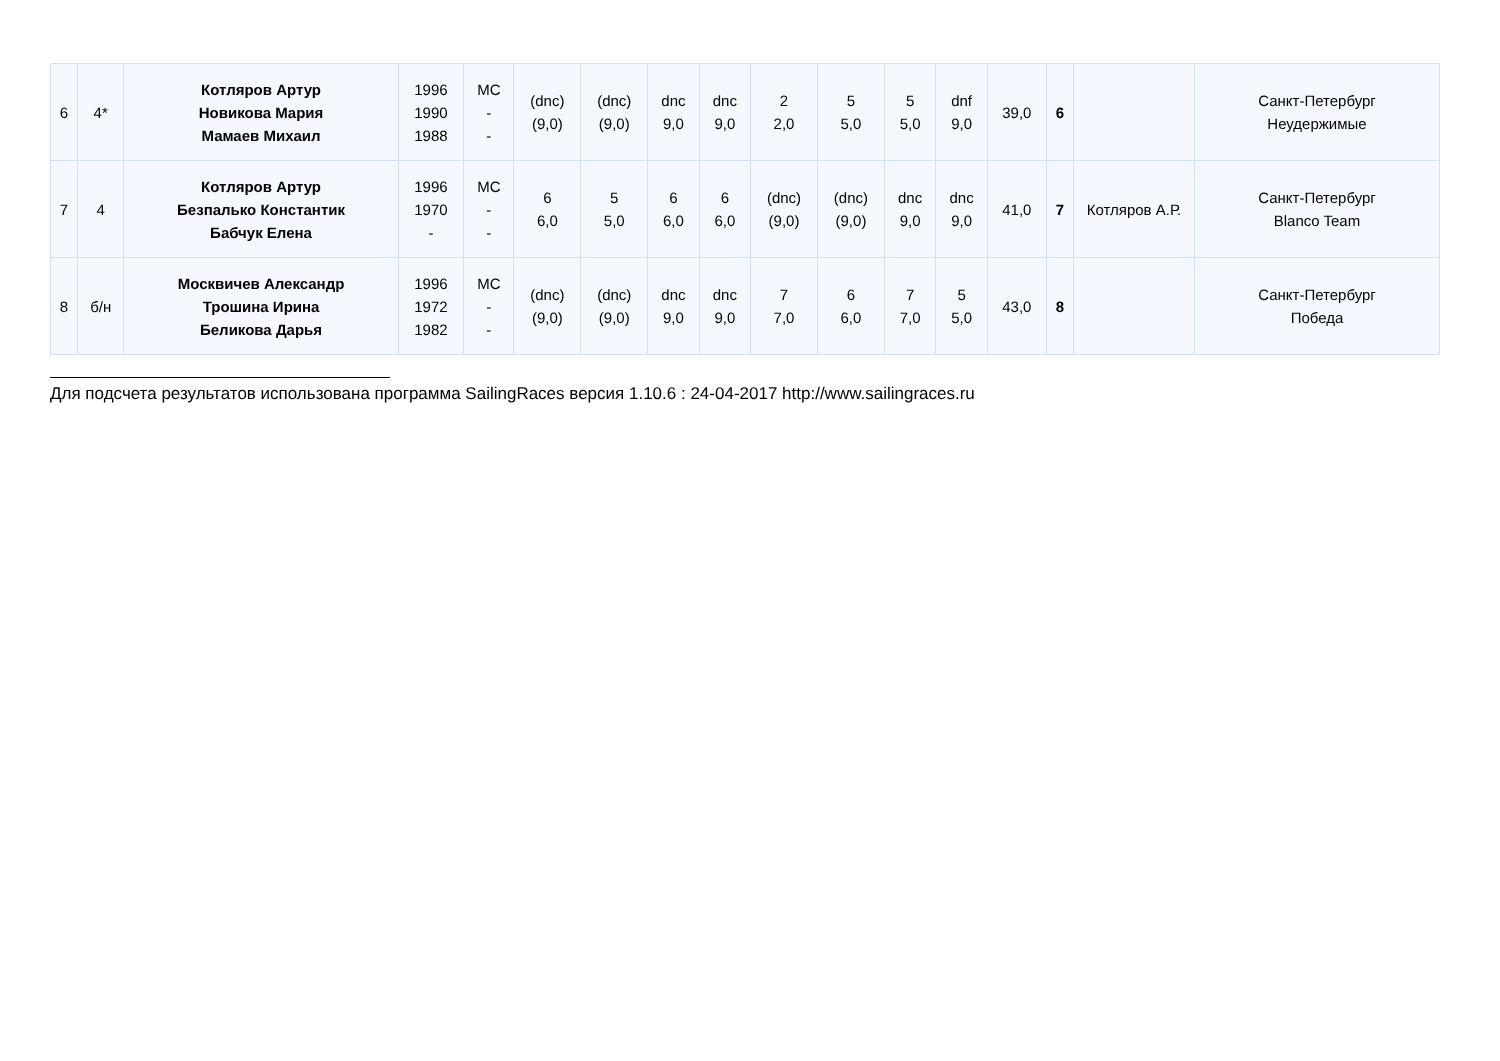| 6 | 4* | Котляров Артур Новикова Мария Мамаев Михаил | 1996 1990 1988 | МС - - | (dnc) (9,0) | (dnc) (9,0) | dnc 9,0 | dnc 9,0 | 2 2,0 | 5 5,0 | 5 5,0 | dnf 9,0 | 39,0 | 6 | | Санкт-Петербург Неудержимые |
| 7 | 4 | Котляров Артур Безпалько Константик Бабчук Елена | 1996 1970 - | МС - - | 6 6,0 | 5 5,0 | 6 6,0 | 6 6,0 | (dnc) (9,0) | (dnc) (9,0) | dnc 9,0 | dnc 9,0 | 41,0 | 7 | Котляров А.Р. | Санкт-Петербург Blanco Team |
| 8 | б/н | Москвичев Александр Трошина Ирина Беликова Дарья | 1996 1972 1982 | МС - - | (dnc) (9,0) | (dnc) (9,0) | dnc 9,0 | dnc 9,0 | 7 7,0 | 6 6,0 | 7 7,0 | 5 5,0 | 43,0 | 8 | | Санкт-Петербург Победа |
Для подсчета результатов использована программа SailingRaces версия 1.10.6 : 24-04-2017 http://www.sailingraces.ru